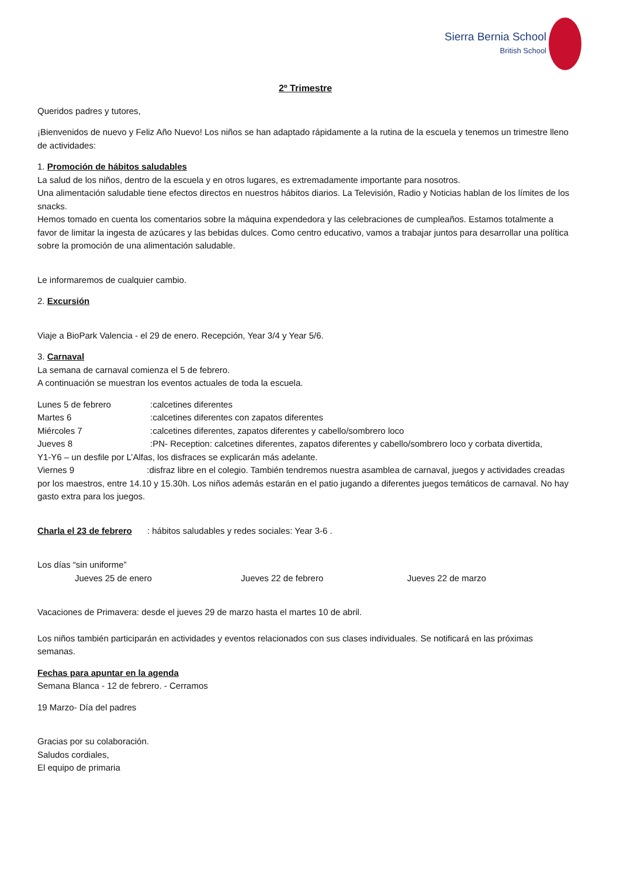Sierra Bernia School
British School
2º Trimestre
Queridos padres y tutores,
¡Bienvenidos de nuevo y Feliz Año Nuevo! Los niños se han adaptado rápidamente a la rutina de la escuela y tenemos un trimestre lleno de actividades:
1. Promoción de hábitos saludables
La salud de los niños, dentro de la escuela y en otros lugares, es extremadamente importante para nosotros.
Una alimentación saludable tiene efectos directos en nuestros hábitos diarios. La Televisión, Radio y Noticias hablan de los límites de los snacks.
Hemos tomado en cuenta los comentarios sobre la máquina expendedora y las celebraciones de cumpleaños. Estamos totalmente a favor de limitar la ingesta de azúcares y las bebidas dulces. Como centro educativo, vamos a trabajar juntos para desarrollar una política sobre la promoción de una alimentación saludable.
Le informaremos de cualquier cambio.
2. Excursión
Viaje a BioPark Valencia - el 29 de enero. Recepción, Year 3/4 y Year 5/6.
3. Carnaval
La semana de carnaval comienza el 5 de febrero.
A continuación se muestran los eventos actuales de toda la escuela.
Lunes 5 de febrero:calcetines diferentes
Martes 6:calcetines diferentes con zapatos diferentes
Miércoles 7:calcetines diferentes, zapatos diferentes y cabello/sombrero loco
Jueves 8:PN- Reception: calcetines diferentes, zapatos diferentes y cabello/sombrero loco y corbata divertida,
Y1-Y6 – un desfile por L’Alfas, los disfraces se explicarán más adelante.
Viernes 9 :disfraz libre en el colegio. También tendremos nuestra asamblea de carnaval, juegos y actividades creadas por los maestros, entre 14.10 y 15.30h. Los niños además estarán en el patio jugando a diferentes juegos temáticos de carnaval. No hay gasto extra para los juegos.
Charla el 23 de febrero : hábitos saludables y redes sociales: Year 3-6 .
Los días “sin uniforme”
Jueves 25 de enero Jueves 22 de febrero Jueves 22 de marzo
Vacaciones de Primavera: desde el jueves 29 de marzo hasta el martes 10 de abril.
Los niños también participarán en actividades y eventos relacionados con sus clases individuales. Se notificará en las próximas semanas.
Fechas para apuntar en la agenda
Semana Blanca - 12 de febrero. - Cerramos
19 Marzo- Día del padres
Gracias por su colaboración.
Saludos cordiales,
El equipo de primaria